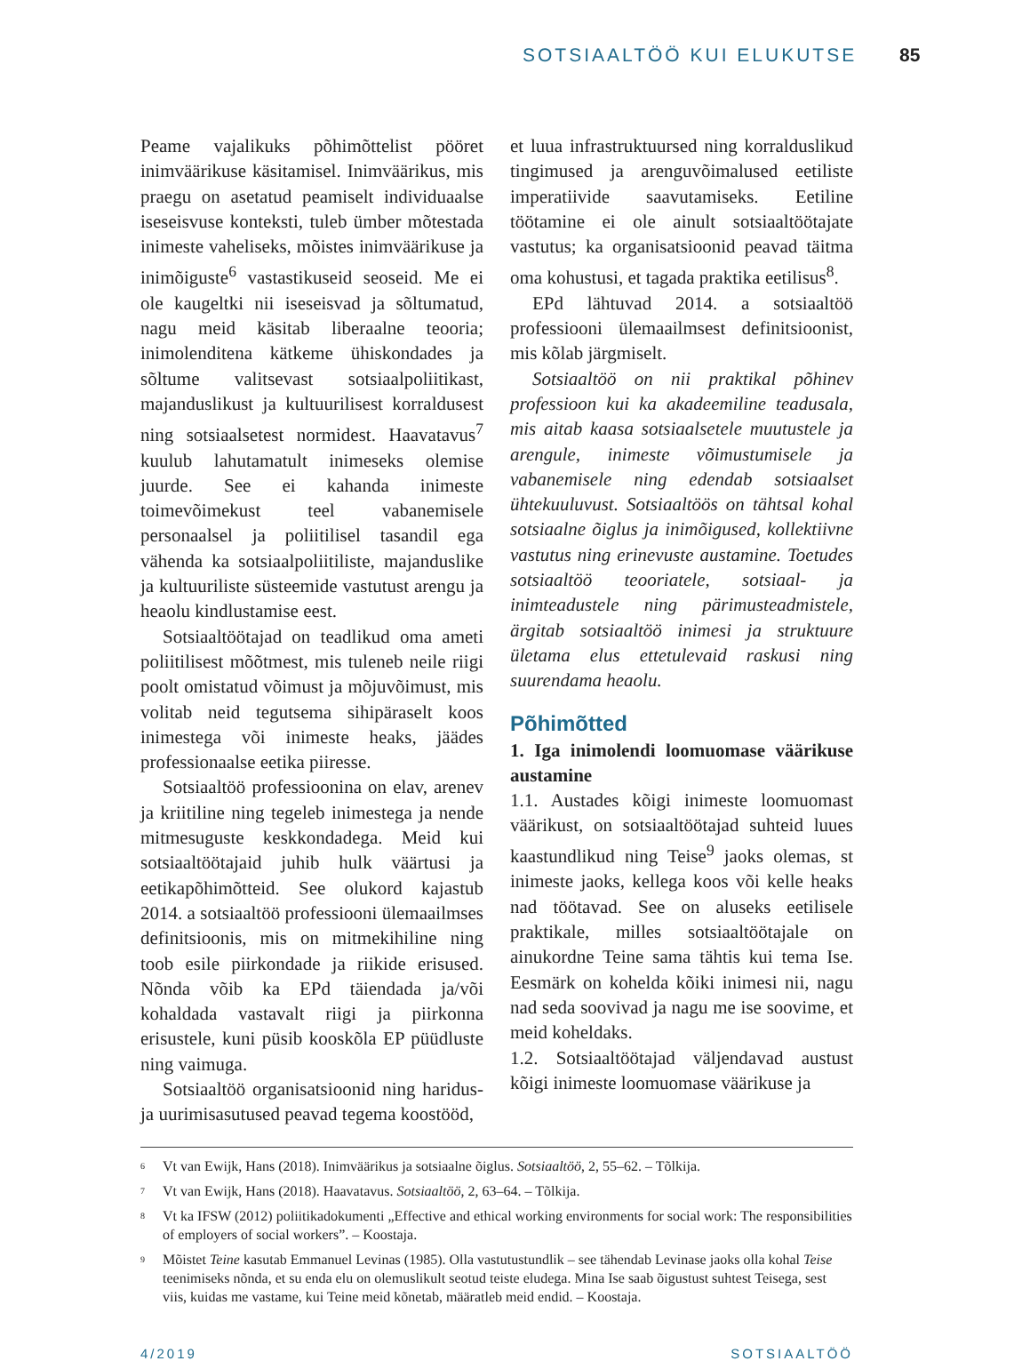SOTSIAALTÖÖ KUI ELUKUTSE 85
Peame vajalikuks põhimõttelist pööret inimväärikuse käsitamisel. Inimväärikus, mis praegu on asetatud peamiselt individuaalse iseseisvuse konteksti, tuleb ümber mõtestada inimeste vaheliseks, mõistes inimväärikuse ja inimõiguste<sup>6</sup> vastastikuseid seoseid. Me ei ole kaugeltki nii iseseisvad ja sõltumatud, nagu meid käsitab liberaalne teooria; inimolenditena kätkeme ühiskondades ja sõltume valitsevast sotsiaalpoliitikast, majanduslikust ja kultuurilisest korraldusest ning sotsiaalsetest normidest. Haavatavus<sup>7</sup> kuulub lahutamatult inimeseks olemise juurde. See ei kahanda inimeste toimevõimekust teel vabanemisele personaalsel ja poliitilisel tasandil ega vähenda ka sotsiaalpoliitiliste, majanduslike ja kultuuriliste süsteemide vastutust arengu ja heaolu kindlustamise eest.
Sotsiaaltöötajad on teadlikud oma ameti poliitilisest mõõtmest, mis tuleneb neile riigi poolt omistatud võimust ja mõjuvõimust, mis volitab neid tegutsema sihipäraselt koos inimestega või inimeste heaks, jäädes professionaalse eetika piiresse.
Sotsiaaltöö professioonina on elav, arenev ja kriitiline ning tegeleb inimestega ja nende mitmesuguste keskkondadega. Meid kui sotsiaaltöötajaid juhib hulk väärtusi ja eetikapõhimõtteid. See olukord kajastub 2014. a sotsiaaltöö professiooni ülemaailmses definitsioonis, mis on mitmekihiline ning toob esile piirkondade ja riikide erisused. Nõnda võib ka EPd täiendada ja/või kohaldada vastavalt riigi ja piirkonna erisustele, kuni püsib kooskõla EP püüdluste ning vaimuga.
Sotsiaaltöö organisatsioonid ning haridus- ja uurimisasutused peavad tegema koostööd,
et luua infrastruktuursed ning korralduslikud tingimused ja arenguvõimalused eetiliste imperatiivide saavutamiseks. Eetiline töötamine ei ole ainult sotsiaaltöötajate vastutus; ka organisatsioonid peavad täitma oma kohustusi, et tagada praktika eetilisus<sup>8</sup>.
EPd lähtuvad 2014. a sotsiaaltöö professiooni ülemaailmsest definitsioonist, mis kõlab järgmiselt.
Sotsiaaltöö on nii praktikal põhinev professioon kui ka akadeemiline teadusala, mis aitab kaasa sotsiaalsetele muutustele ja arengule, inimeste võimustumisele ja vabanemisele ning edendab sotsiaalset ühtekuuluvust. Sotsiaaltöös on tähtsal kohal sotsiaalne õiglus ja inimõigused, kollektiivne vastutus ning erinevuste austamine. Toetudes sotsiaaltöö teooriatele, sotsiaal- ja inimteadustele ning pärimusteadmistele, ärgitab sotsiaaltöö inimesi ja struktuure ületama elus ettetulevaid raskusi ning suurendama heaolu.
Põhimõtted
1. Iga inimolendi loomuomase väärikuse austamine
1.1. Austades kõigi inimeste loomuomast väärikust, on sotsiaaltöötajad suhteid luues kaastundlikud ning Teise<sup>9</sup> jaoks olemas, st inimeste jaoks, kellega koos või kelle heaks nad töötavad. See on aluseks eetilisele praktikale, milles sotsiaaltöötajale on ainukordne Teine sama tähtis kui tema Ise. Eesmärk on kohelda kõiki inimesi nii, nagu nad seda soovivad ja nagu me ise soovime, et meid koheldaks.
1.2. Sotsiaaltöötajad väljendavad austust kõigi inimeste loomuomase väärikuse ja
<sup>6</sup> Vt van Ewijk, Hans (2018). Inimväärikus ja sotsiaalne õiglus. Sotsiaaltöö, 2, 55–62. – Tõlkija.
<sup>7</sup> Vt van Ewijk, Hans (2018). Haavatavus. Sotsiaaltöö, 2, 63–64. – Tõlkija.
<sup>8</sup> Vt ka IFSW (2012) poliitikadokumenti „Effective and ethical working environments for social work: The responsibilities of employers of social workers”. – Koostaja.
<sup>9</sup> Mõistet Teine kasutab Emmanuel Levinas (1985). Olla vastutustundlik – see tähendab Levinase jaoks olla kohal Teise teenimiseks nõnda, et su enda elu on olemuslikult seotud teiste eludega. Mina Ise saab õigustust suhtest Teisega, sest viis, kuidas me vastame, kui Teine meid kõnetab, määratleb meid endid. – Koostaja.
4/2019 SOTSIAALTÖÖ